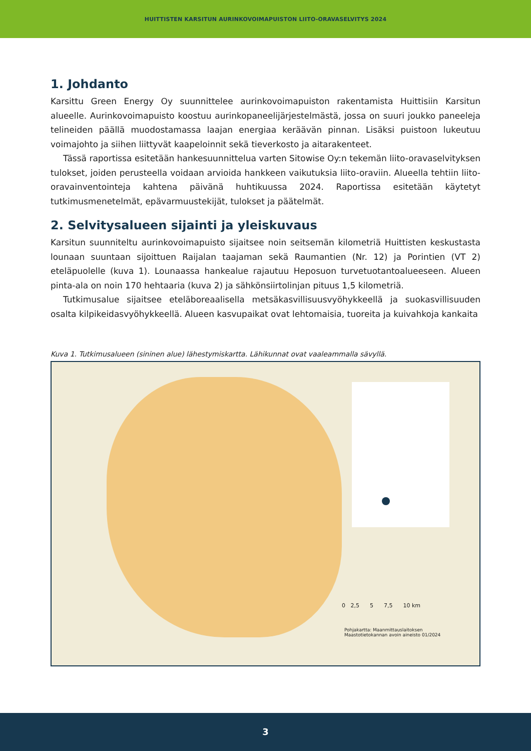HUITTISTEN KARSITUN AURINKOVOIMAPUISTON LIITO-ORAVASELVITYS 2024
1. Johdanto
Karsittu Green Energy Oy suunnittelee aurinkovoimapuiston rakentamista Huittisiin Karsitun alueelle. Aurinkovoimapuisto koostuu aurinkopaneelijärjestelmästä, jossa on suuri joukko paneeleja telineiden päällä muodostamassa laajan energiaa keräävän pinnan. Lisäksi puistoon lukeutuu voimajohto ja siihen liittyvät kaapeloinnit sekä tieverkosto ja aitarakenteet.
Tässä raportissa esitetään hankesuunnittelua varten Sitowise Oy:n tekemän liito-oravaselvityksen tulokset, joiden perusteella voidaan arvioida hankkeen vaikutuksia liito-oraviin. Alueella tehtiin liito-oravainventointeja kahtena päivänä huhtikuussa 2024. Raportissa esitetään käytetyt tutkimusmenetelmät, epävarmuustekijät, tulokset ja päätelmät.
2. Selvitysalueen sijainti ja yleiskuvaus
Karsitun suunniteltu aurinkovoimapuisto sijaitsee noin seitsemän kilometriä Huittisten keskustasta lounaan suuntaan sijoittuen Raijalan taajaman sekä Raumantien (Nr. 12) ja Porintien (VT 2) eteläpuolelle (kuva 1). Lounaassa hankealue rajautuu Heposuon turvetuotantoalueeseen. Alueen pinta-ala on noin 170 hehtaaria (kuva 2) ja sähkönsiirtolinjan pituus 1,5 kilometriä.
Tutkimusalue sijaitsee eteläboreaalisella metsäkasvillisuusvyöhykkeellä ja suokasvillisuuden osalta kilpikeidasvyöhykkeellä. Alueen kasvupaikat ovat lehtomaisia, tuoreita ja kuivahkoja kankaita
Kuva 1. Tutkimusalueen (sininen alue) lähestymiskartta. Lähikunnat ovat vaaleammalla sävyllä.
0 2,5 5 7,5 10 km
Pohjakartta: Maanmittauslaitoksen
Maastotietokannan avoin aineisto 01/2024
3